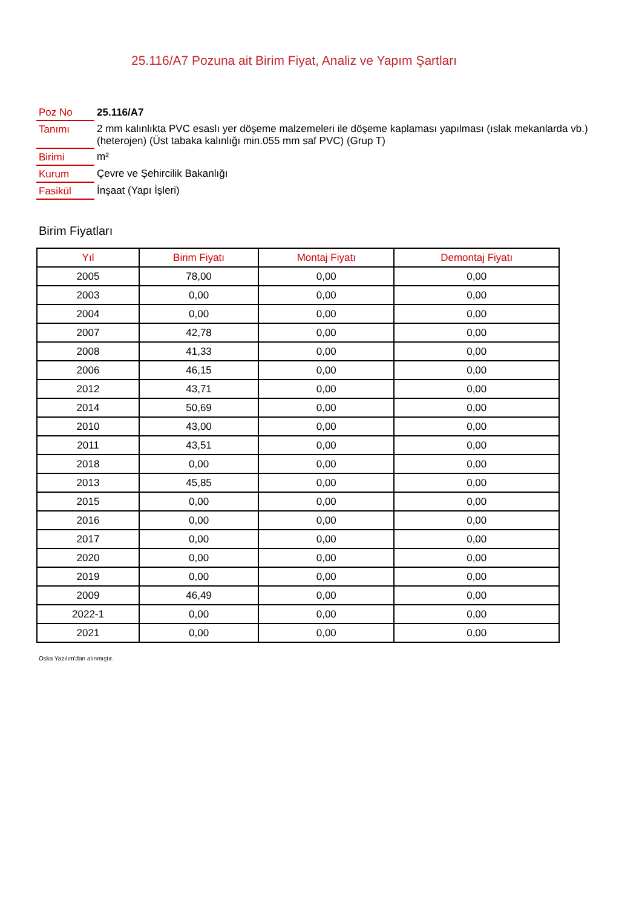25.116/A7 Pozuna ait Birim Fiyat, Analiz ve Yapım Şartları
| Poz No | 25.116/A7 |
| Tanımı | 2 mm kalınlıkta PVC esaslı yer döşeme malzemeleri ile döşeme kaplaması yapılması (ıslak mekanlarda vb.) (heterojen) (Üst tabaka kalınlığı min.055 mm saf PVC) (Grup T) |
| Birimi | m² |
| Kurum | Çevre ve Şehircilik Bakanlığı |
| Fasikül | İnşaat (Yapı İşleri) |
Birim Fiyatları
| Yıl | Birim Fiyatı | Montaj Fiyatı | Demontaj Fiyatı |
| --- | --- | --- | --- |
| 2005 | 78,00 | 0,00 | 0,00 |
| 2003 | 0,00 | 0,00 | 0,00 |
| 2004 | 0,00 | 0,00 | 0,00 |
| 2007 | 42,78 | 0,00 | 0,00 |
| 2008 | 41,33 | 0,00 | 0,00 |
| 2006 | 46,15 | 0,00 | 0,00 |
| 2012 | 43,71 | 0,00 | 0,00 |
| 2014 | 50,69 | 0,00 | 0,00 |
| 2010 | 43,00 | 0,00 | 0,00 |
| 2011 | 43,51 | 0,00 | 0,00 |
| 2018 | 0,00 | 0,00 | 0,00 |
| 2013 | 45,85 | 0,00 | 0,00 |
| 2015 | 0,00 | 0,00 | 0,00 |
| 2016 | 0,00 | 0,00 | 0,00 |
| 2017 | 0,00 | 0,00 | 0,00 |
| 2020 | 0,00 | 0,00 | 0,00 |
| 2019 | 0,00 | 0,00 | 0,00 |
| 2009 | 46,49 | 0,00 | 0,00 |
| 2022-1 | 0,00 | 0,00 | 0,00 |
| 2021 | 0,00 | 0,00 | 0,00 |
Oska Yazılım'dan alınmıştır.